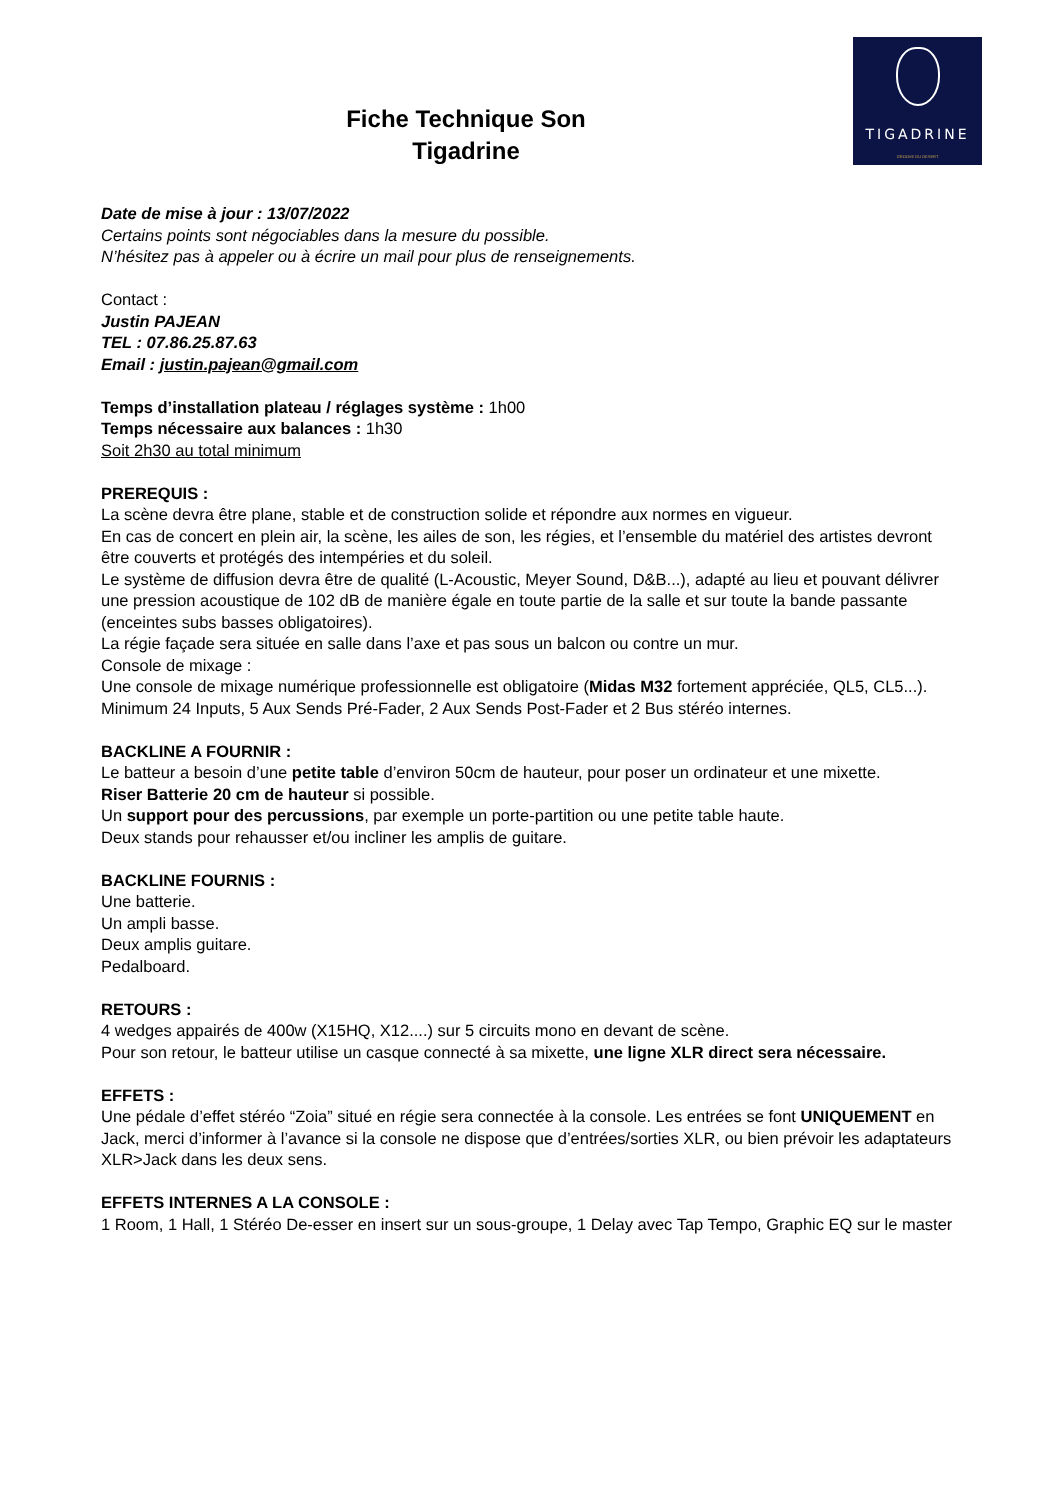TIGADRINE
GROOVE DU DESERT
Fiche Technique Son
Tigadrine
Date de mise à jour : 13/07/2022
Certains points sont négociables dans la mesure du possible.
N’hésitez pas à appeler ou à écrire un mail pour plus de renseignements.
Contact :
Justin PAJEAN
TEL : 07.86.25.87.63
Email : justin.pajean@gmail.com
Temps d’installation plateau / réglages système : 1h00
Temps nécessaire aux balances : 1h30
Soit 2h30 au total minimum
PREREQUIS :
La scène devra être plane, stable et de construction solide et répondre aux normes en vigueur.
En cas de concert en plein air, la scène, les ailes de son, les régies, et l’ensemble du matériel des artistes devront être couverts et protégés des intempéries et du soleil.
Le système de diffusion devra être de qualité (L-Acoustic, Meyer Sound, D&B...), adapté au lieu et pouvant délivrer une pression acoustique de 102 dB de manière égale en toute partie de la salle et sur toute la bande passante (enceintes subs basses obligatoires).
La régie façade sera située en salle dans l’axe et pas sous un balcon ou contre un mur.
Console de mixage :
Une console de mixage numérique professionnelle est obligatoire (Midas M32 fortement appréciée, QL5, CL5...).
Minimum 24 Inputs, 5 Aux Sends Pré-Fader, 2 Aux Sends Post-Fader et 2 Bus stéréo internes.
BACKLINE A FOURNIR :
Le batteur a besoin d’une petite table d’environ 50cm de hauteur, pour poser un ordinateur et une mixette.
Riser Batterie 20 cm de hauteur si possible.
Un support pour des percussions, par exemple un porte-partition ou une petite table haute.
Deux stands pour rehausser et/ou incliner les amplis de guitare.
BACKLINE FOURNIS :
Une batterie.
Un ampli basse.
Deux amplis guitare.
Pedalboard.
RETOURS :
4 wedges appairés de 400w (X15HQ, X12....) sur 5 circuits mono en devant de scène.
Pour son retour, le batteur utilise un casque connecté à sa mixette, une ligne XLR direct sera nécessaire.
EFFETS :
Une pédale d’effet stéréo “Zoia” situé en régie sera connectée à la console. Les entrées se font UNIQUEMENT en Jack, merci d’informer à l’avance si la console ne dispose que d’entrées/sorties XLR, ou bien prévoir les adaptateurs XLR>Jack dans les deux sens.
EFFETS INTERNES A LA CONSOLE :
1 Room, 1 Hall, 1 Stéréo De-esser en insert sur un sous-groupe, 1 Delay avec Tap Tempo, Graphic EQ sur le master